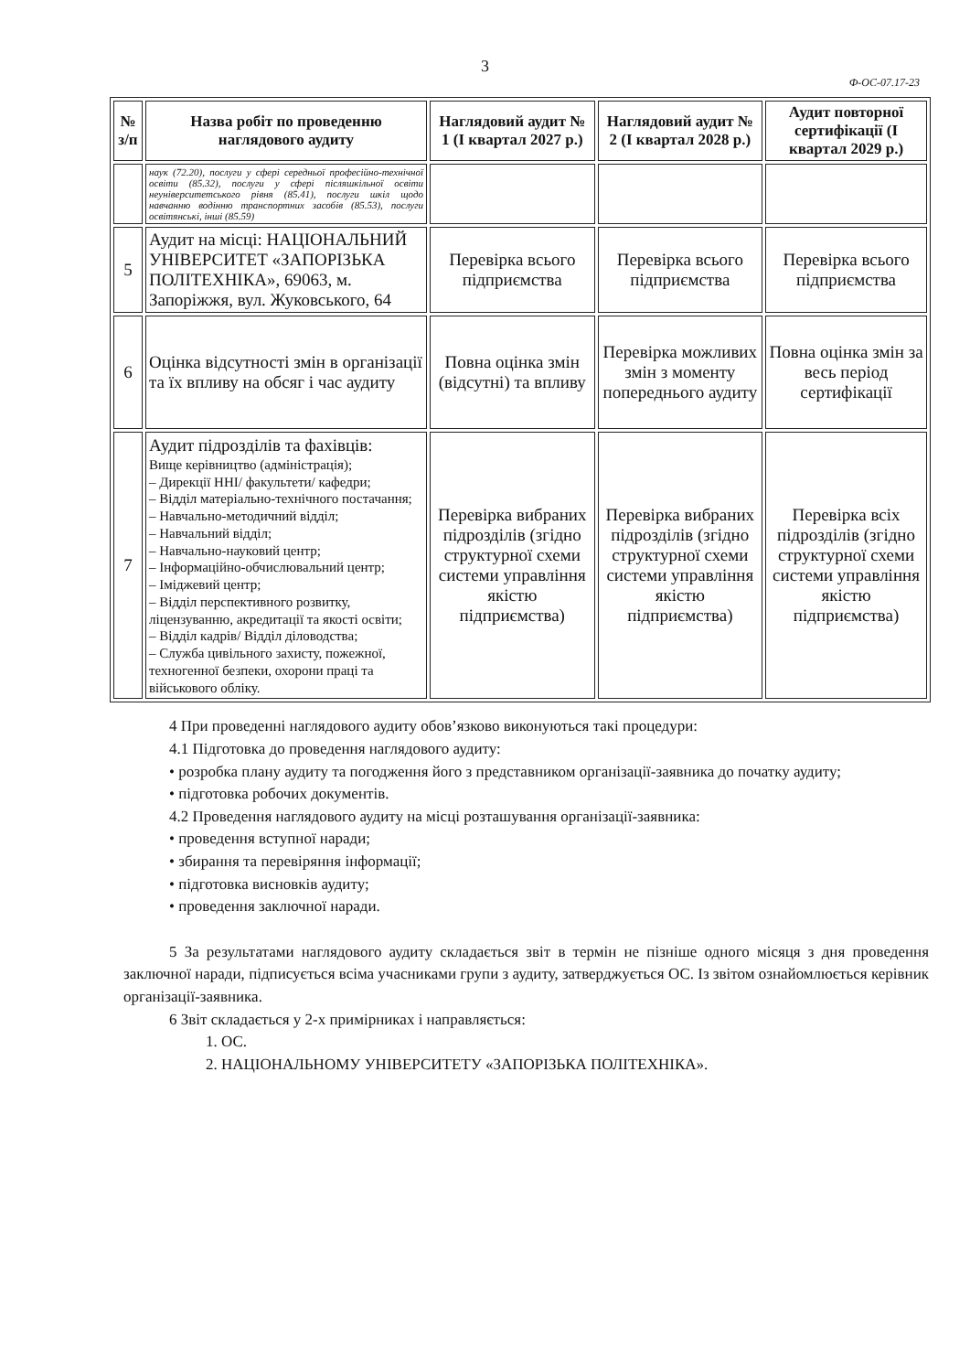3
Ф-ОС-07.17-23
| № з/п | Назва робіт по проведенню наглядового аудиту | Наглядовий аудит № 1 (І квартал 2027 р.) | Наглядовий аудит № 2 (І квартал 2028 р.) | Аудит повторної сертифікації (І квартал 2029 р.) |
| --- | --- | --- | --- | --- |
| | наук (72.20), послуги у сфері середньої професійно-технічної освіти (85.32), послуги у сфері післяшкільної освіти неуніверситетського рівня (85.41), послуги шкіл щодо навчанню водінню транспортних засобів (85.53), послуги освітянські, інші (85.59) | | | |
| 5 | Аудит на місці: НАЦІОНАЛЬНИЙ УНІВЕРСИТЕТ «ЗАПОРІЗЬКА ПОЛІТЕХНІКА», 69063, м. Запоріжжя, вул. Жуковського, 64 | Перевірка всього підприємства | Перевірка всього підприємства | Перевірка всього підприємства |
| 6 | Оцінка відсутності змін в організації та їх впливу на обсяг і час аудиту | Повна оцінка змін (відсутні) та впливу | Перевірка можливих змін з моменту попереднього аудиту | Повна оцінка змін за весь період сертифікації |
| 7 | Аудит підрозділів та фахівців: Вище керівництво (адміністрація); – Дирекції ННІ/ факультети/ кафедри; – Відділ матеріально-технічного постачання; – Навчально-методичний відділ; – Навчальний відділ; – Навчально-науковий центр; – Інформаційно-обчислювальний центр; – Іміджевий центр; – Відділ перспективного розвитку, ліцензуванню, акредитації та якості освіти; – Відділ кадрів/ Відділ діловодства; – Служба цивільного захисту, пожежної, техногенної безпеки, охорони праці та військового обліку. | Перевірка вибраних підрозділів (згідно структурної схеми системи управління якістю підприємства) | Перевірка вибраних підрозділів (згідно структурної схеми системи управління якістю підприємства) | Перевірка всіх підрозділів (згідно структурної схеми системи управління якістю підприємства) |
4 При проведенні наглядового аудиту обов’язково виконуються такі процедури:
4.1 Підготовка до проведення наглядового аудиту:
• розробка плану аудиту та погодження його з представником організації-заявника до початку аудиту;
• підготовка робочих документів.
4.2 Проведення наглядового аудиту на місці розташування організації-заявника:
• проведення вступної наради;
• збирання та перевіряння інформації;
• підготовка висновків аудиту;
• проведення заключної наради.
5 За результатами наглядового аудиту складається звіт в термін не пізніше одного місяця з дня проведення заключної наради, підписується всіма учасниками групи з аудиту, затверджується ОС. Із звітом ознайомлюється керівник організації-заявника.
6 Звіт складається у 2-х примірниках і направляється:
1. ОС.
2. НАЦІОНАЛЬНОМУ УНІВЕРСИТЕТУ «ЗАПОРІЗЬКА ПОЛІТЕХНІКА».